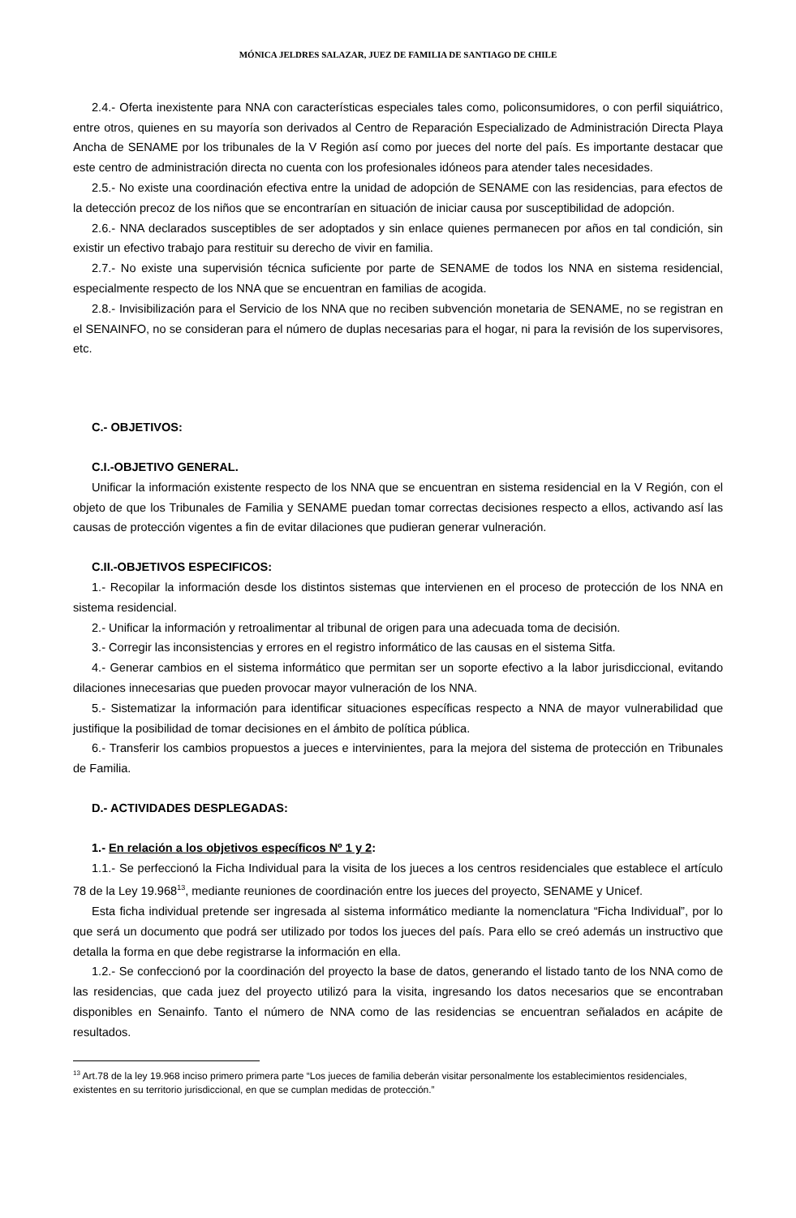MÓNICA JELDRES SALAZAR, JUEZ DE FAMILIA DE SANTIAGO DE CHILE
2.4.- Oferta inexistente para NNA con características especiales tales como, policonsumidores, o con perfil siquiátrico, entre otros, quienes en su mayoría son derivados al Centro de Reparación Especializado de Administración Directa Playa Ancha de SENAME por los tribunales de la V Región así como por jueces del norte del país. Es importante destacar que este centro de administración directa no cuenta con los profesionales idóneos para atender tales necesidades.
2.5.- No existe una coordinación efectiva entre la unidad de adopción de SENAME con las residencias, para efectos de la detección precoz de los niños que se encontrarían en situación de iniciar causa por susceptibilidad de adopción.
2.6.- NNA declarados susceptibles de ser adoptados y sin enlace quienes permanecen por años en tal condición, sin existir un efectivo trabajo para restituir su derecho de vivir en familia.
2.7.- No existe una supervisión técnica suficiente por parte de SENAME de todos los NNA en sistema residencial, especialmente respecto de los NNA que se encuentran en familias de acogida.
2.8.- Invisibilización para el Servicio de los NNA que no reciben subvención monetaria de SENAME, no se registran en el SENAINFO, no se consideran para el número de duplas necesarias para el hogar, ni para la revisión de los supervisores, etc.
C.- OBJETIVOS:
C.I.-OBJETIVO GENERAL.
Unificar la información existente respecto de los NNA que se encuentran en sistema residencial en la V Región, con el objeto de que los Tribunales de Familia y SENAME puedan tomar correctas decisiones respecto a ellos, activando así las causas de protección vigentes a fin de evitar dilaciones que pudieran generar vulneración.
C.II.-OBJETIVOS ESPECIFICOS:
1.- Recopilar la información desde los distintos sistemas que intervienen en el proceso de protección de los NNA en sistema residencial.
2.- Unificar la información y retroalimentar al tribunal de origen para una adecuada toma de decisión.
3.- Corregir las inconsistencias y errores en el registro informático de las causas en el sistema Sitfa.
4.- Generar cambios en el sistema informático que permitan ser un soporte efectivo a la labor jurisdiccional, evitando dilaciones innecesarias que pueden provocar mayor vulneración de los NNA.
5.- Sistematizar la información para identificar situaciones específicas respecto a NNA de mayor vulnerabilidad que justifique la posibilidad de tomar decisiones en el ámbito de política pública.
6.- Transferir los cambios propuestos a jueces e intervinientes, para la mejora del sistema de protección en Tribunales de Familia.
D.- ACTIVIDADES DESPLEGADAS:
1.- En relación a los objetivos específicos Nº 1 y 2:
1.1.- Se perfeccionó la Ficha Individual para la visita de los jueces a los centros residenciales que establece el artículo 78 de la Ley 19.968<sup>13</sup>, mediante reuniones de coordinación entre los jueces del proyecto, SENAME y Unicef.
Esta ficha individual pretende ser ingresada al sistema informático mediante la nomenclatura “Ficha Individual”, por lo que será un documento que podrá ser utilizado por todos los jueces del país. Para ello se creó además un instructivo que detalla la forma en que debe registrarse la información en ella.
1.2.- Se confeccionó por la coordinación del proyecto la base de datos, generando el listado tanto de los NNA como de las residencias, que cada juez del proyecto utilizó para la visita, ingresando los datos necesarios que se encontraban disponibles en Senainfo. Tanto el número de NNA como de las residencias se encuentran señalados en acápite de resultados.
<sup>13</sup> Art.78 de la ley 19.968 inciso primero primera parte “Los jueces de familia deberán visitar personalmente los establecimientos residenciales, existentes en su territorio jurisdiccional, en que se cumplan medidas de protección.”